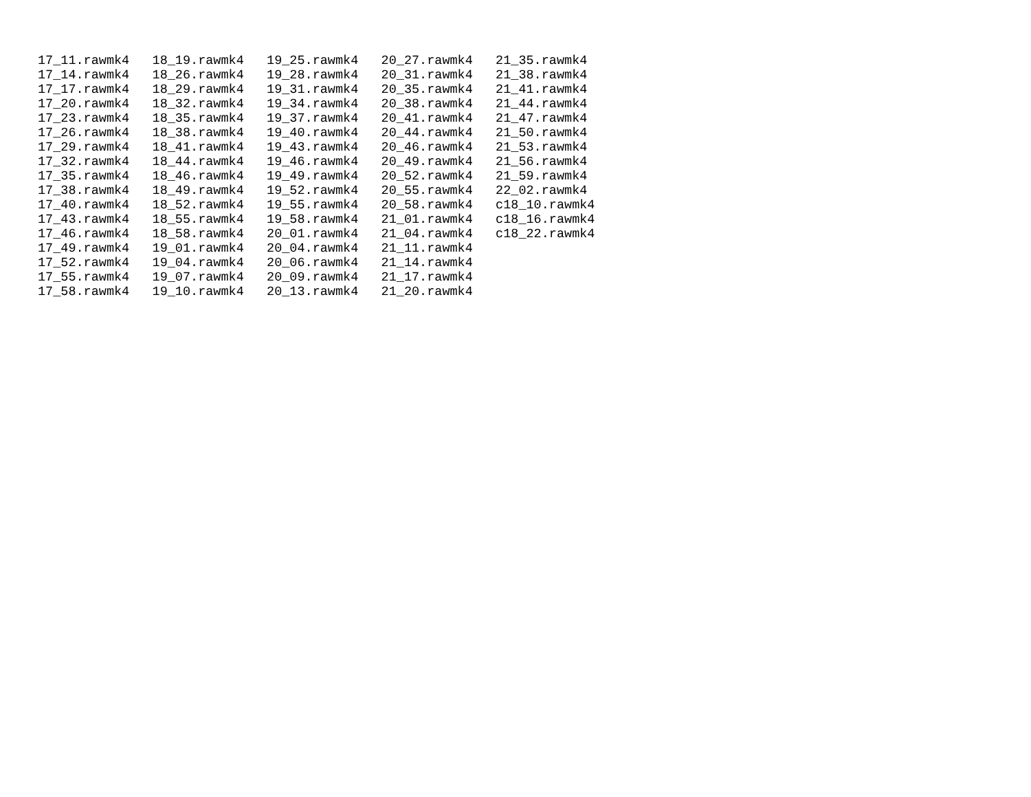17_11.rawmk4   18_19.rawmk4   19_25.rawmk4   20_27.rawmk4   21_35.rawmk4
17_14.rawmk4   18_26.rawmk4   19_28.rawmk4   20_31.rawmk4   21_38.rawmk4
17_17.rawmk4   18_29.rawmk4   19_31.rawmk4   20_35.rawmk4   21_41.rawmk4
17_20.rawmk4   18_32.rawmk4   19_34.rawmk4   20_38.rawmk4   21_44.rawmk4
17_23.rawmk4   18_35.rawmk4   19_37.rawmk4   20_41.rawmk4   21_47.rawmk4
17_26.rawmk4   18_38.rawmk4   19_40.rawmk4   20_44.rawmk4   21_50.rawmk4
17_29.rawmk4   18_41.rawmk4   19_43.rawmk4   20_46.rawmk4   21_53.rawmk4
17_32.rawmk4   18_44.rawmk4   19_46.rawmk4   20_49.rawmk4   21_56.rawmk4
17_35.rawmk4   18_46.rawmk4   19_49.rawmk4   20_52.rawmk4   21_59.rawmk4
17_38.rawmk4   18_49.rawmk4   19_52.rawmk4   20_55.rawmk4   22_02.rawmk4
17_40.rawmk4   18_52.rawmk4   19_55.rawmk4   20_58.rawmk4   c18_10.rawmk4
17_43.rawmk4   18_55.rawmk4   19_58.rawmk4   21_01.rawmk4   c18_16.rawmk4
17_46.rawmk4   18_58.rawmk4   20_01.rawmk4   21_04.rawmk4   c18_22.rawmk4
17_49.rawmk4   19_01.rawmk4   20_04.rawmk4   21_11.rawmk4
17_52.rawmk4   19_04.rawmk4   20_06.rawmk4   21_14.rawmk4
17_55.rawmk4   19_07.rawmk4   20_09.rawmk4   21_17.rawmk4
17_58.rawmk4   19_10.rawmk4   20_13.rawmk4   21_20.rawmk4